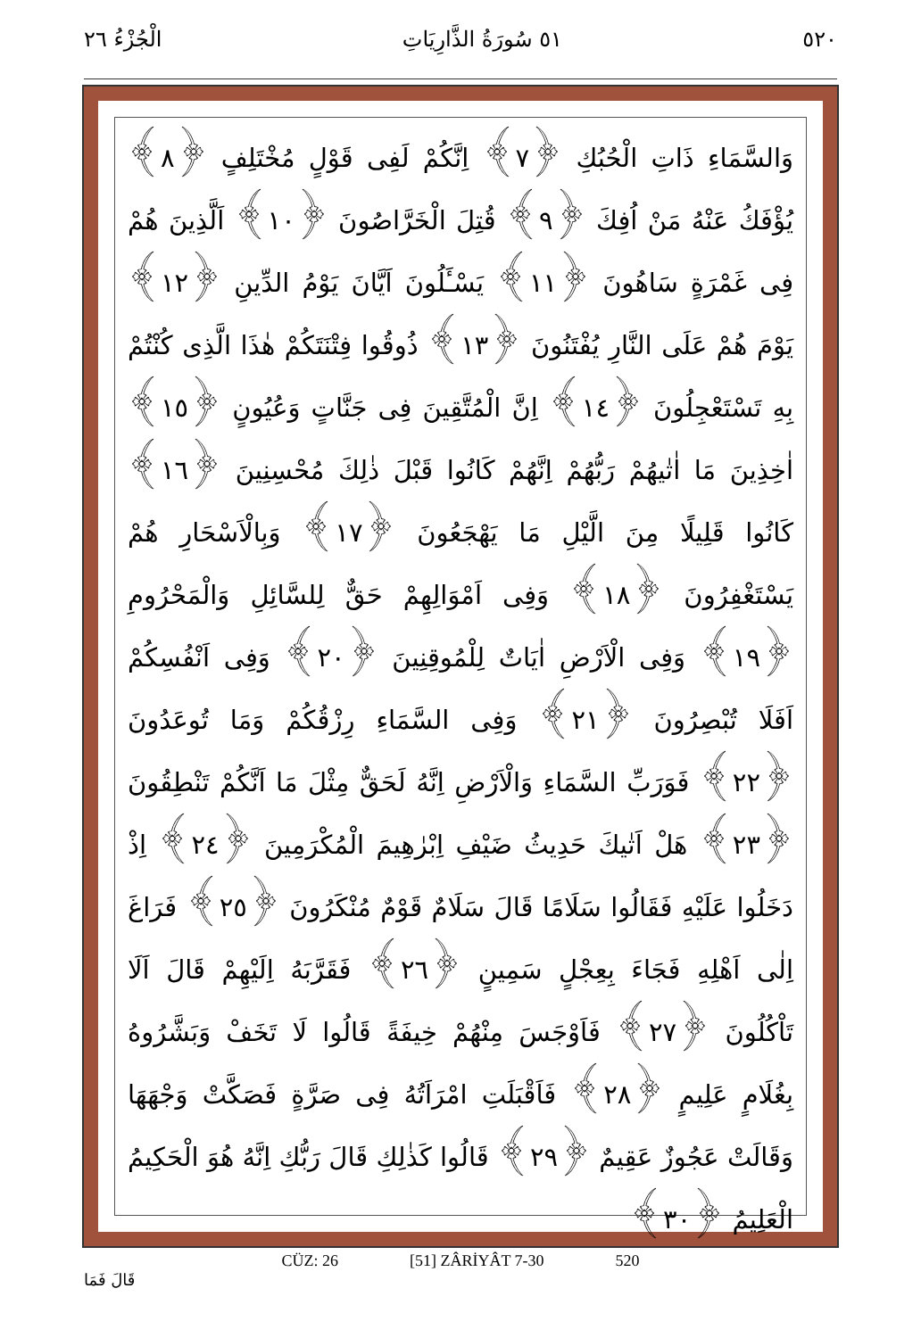٥٢٠ ٥١ سُورَةُ الذَّارِيَاتِ الْجُزْءُ ٢٦
وَالسَّمَاءِ ذَاتِ الْحُبُكِ ﴿٧﴾ اِنَّكُمْ لَفِى قَوْلٍ مُخْتَلِفٍ ﴿٨﴾ يُؤْفَكُ عَنْهُ مَنْ اُفِكَ ﴿٩﴾ قُتِلَ الْخَرَّاصُونَ ﴿١٠﴾ اَلَّذِينَ هُمْ فِى غَمْرَةٍ سَاهُونَ ﴿١١﴾ يَسْـَٔلُونَ اَيَّانَ يَوْمُ الدِّينِ ﴿١٢﴾ يَوْمَ هُمْ عَلَى النَّارِ يُفْتَنُونَ ﴿١٣﴾ ذُوقُوا فِتْنَتَكُمْ هٰذَا الَّذِى كُنْتُمْ بِهِ تَسْتَعْجِلُونَ ﴿١٤﴾ اِنَّ الْمُتَّقِينَ فِى جَنَّاتٍ وَعُيُونٍ ﴿١٥﴾ اٰخِذِينَ مَا اٰتٰيهُمْ رَبُّهُمْ اِنَّهُمْ كَانُوا قَبْلَ ذٰلِكَ مُحْسِنِينَ ﴿١٦﴾ كَانُوا قَلِيلًا مِنَ الَّيْلِ مَا يَهْجَعُونَ ﴿١٧﴾ وَبِالْاَسْحَارِ هُمْ يَسْتَغْفِرُونَ ﴿١٨﴾ وَفِى اَمْوَالِهِمْ حَقٌّ لِلسَّائِلِ وَالْمَحْرُومِ ﴿١٩﴾ وَفِى الْاَرْضِ اٰيَاتٌ لِلْمُوقِنِينَ ﴿٢٠﴾ وَفِى اَنْفُسِكُمْ اَفَلَا تُبْصِرُونَ ﴿٢١﴾ وَفِى السَّمَاءِ رِزْقُكُمْ وَمَا تُوعَدُونَ ﴿٢٢﴾ فَوَرَبِّ السَّمَاءِ وَالْاَرْضِ اِنَّهُ لَحَقٌّ مِثْلَ مَا اَنَّكُمْ تَنْطِقُونَ ﴿٢٣﴾ هَلْ اَتٰيكَ حَدِيثُ ضَيْفِ اِبْرٰهِيمَ الْمُكْرَمِينَ ﴿٢٤﴾ اِذْ دَخَلُوا عَلَيْهِ فَقَالُوا سَلَامًا قَالَ سَلَامٌ قَوْمٌ مُنْكَرُونَ ﴿٢٥﴾ فَرَاغَ اِلٰى اَهْلِهِ فَجَاءَ بِعِجْلٍ سَمِينٍ ﴿٢٦﴾ فَقَرَّبَهُ اِلَيْهِمْ قَالَ اَلَا تَاْكُلُونَ ﴿٢٧﴾ فَاَوْجَسَ مِنْهُمْ خِيفَةً قَالُوا لَا تَخَفْ وَبَشَّرُوهُ بِغُلَامٍ عَلِيمٍ ﴿٢٨﴾ فَاَقْبَلَتِ امْرَاَتُهُ فِى صَرَّةٍ فَصَكَّتْ وَجْهَهَا وَقَالَتْ عَجُوزٌ عَقِيمٌ ﴿٢٩﴾ قَالُوا كَذٰلِكِ قَالَ رَبُّكِ اِنَّهُ هُوَ الْحَكِيمُ الْعَلِيمُ ﴿٣٠﴾
CÜZ: 26 [51] ZÂRİYÂT 7-30 520
قَالَ فَمَا